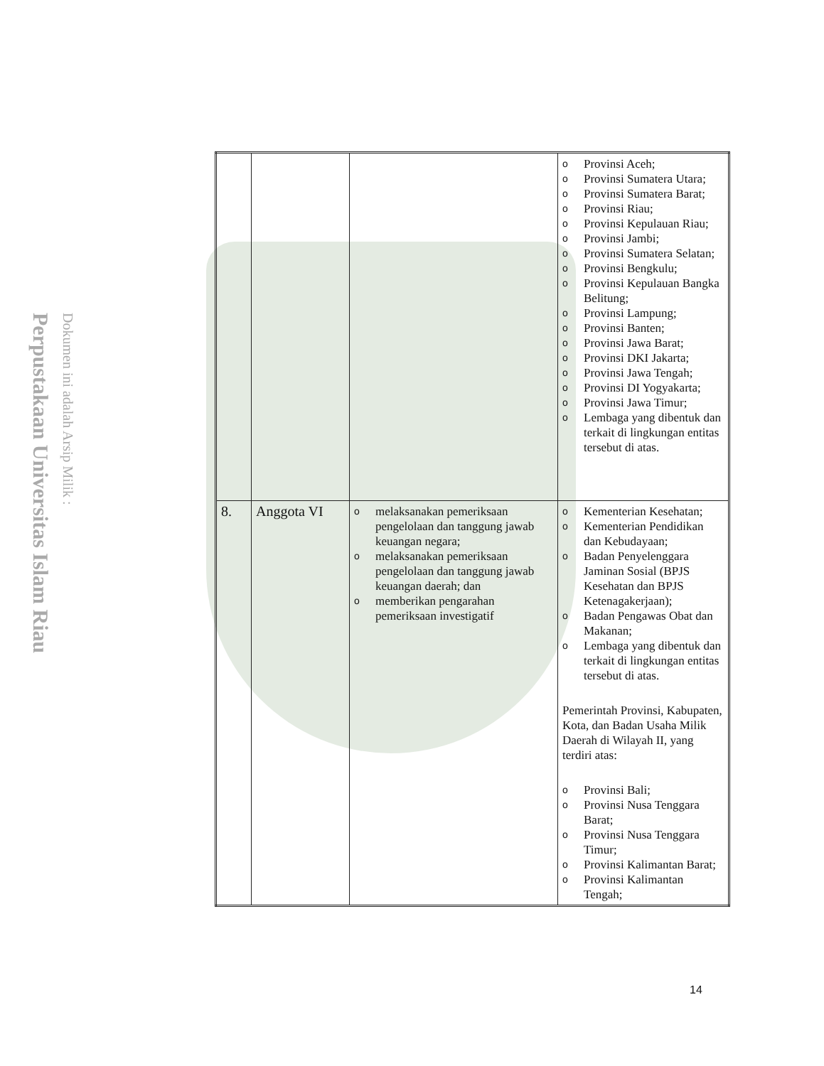Perpustakaan Universitas Islam Riau
Dokumen ini adalah Arsip Milik :
| | | | o Provinsi Aceh; o Provinsi Sumatera Utara; o Provinsi Sumatera Barat; o Provinsi Riau; o Provinsi Kepulauan Riau; o Provinsi Jambi; o Provinsi Sumatera Selatan; o Provinsi Bengkulu; o Provinsi Kepulauan Bangka Belitung; o Provinsi Lampung; o Provinsi Banten; o Provinsi Jawa Barat; o Provinsi DKI Jakarta; o Provinsi Jawa Tengah; o Provinsi DI Yogyakarta; o Provinsi Jawa Timur; o Lembaga yang dibentuk dan terkait di lingkungan entitas tersebut di atas. |
| 8. | Anggota VI | o melaksanakan pemeriksaan pengelolaan dan tanggung jawab keuangan negara; o melaksanakan pemeriksaan pengelolaan dan tanggung jawab keuangan daerah; dan o memberikan pengarahan pemeriksaan investigatif | o Kementerian Kesehatan; o Kementerian Pendidikan dan Kebudayaan; o Badan Penyelenggara Jaminan Sosial (BPJS Kesehatan dan BPJS Ketenagakerjaan); o Badan Pengawas Obat dan Makanan; o Lembaga yang dibentuk dan terkait di lingkungan entitas tersebut di atas. Pemerintah Provinsi, Kabupaten, Kota, dan Badan Usaha Milik Daerah di Wilayah II, yang terdiri atas: o Provinsi Bali; o Provinsi Nusa Tenggara Barat; o Provinsi Nusa Tenggara Timur; o Provinsi Kalimantan Barat; o Provinsi Kalimantan Tengah; |
14